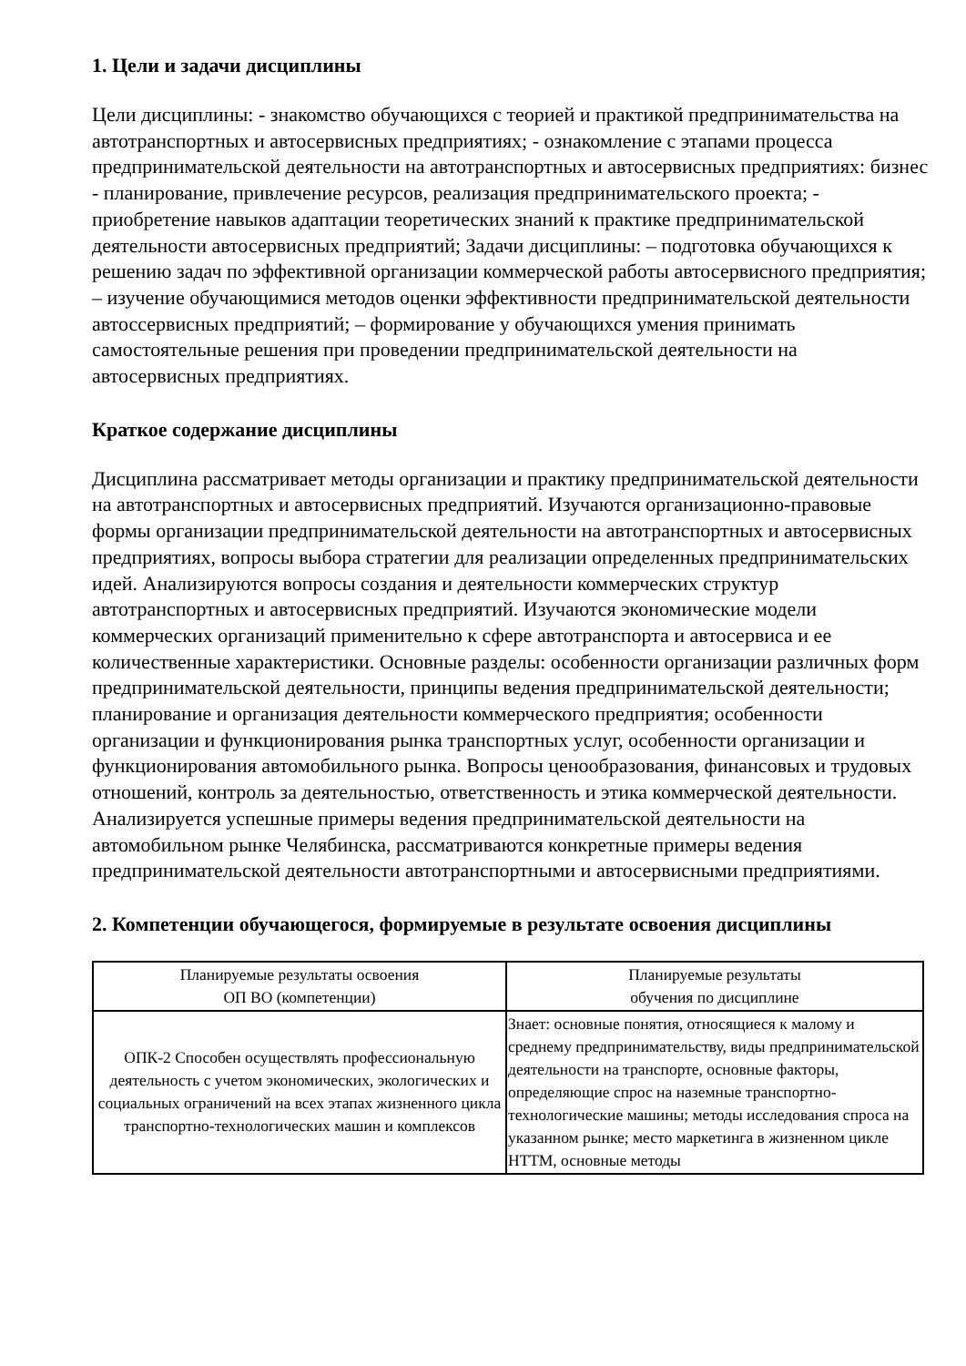1. Цели и задачи дисциплины
Цели дисциплины: - знакомство обучающихся с теорией и практикой предпринимательства на автотранспортных и автосервисных предприятиях; - ознакомление с этапами процесса предпринимательской деятельности на автотранспортных и автосервисных предприятиях: бизнес - планирование, привлечение ресурсов, реализация предпринимательского проекта; - приобретение навыков адаптации теоретических знаний к практике предпринимательской деятельности автосервисных предприятий; Задачи дисциплины: – подготовка обучающихся к решению задач по эффективной организации коммерческой работы автосервисного предприятия; – изучение обучающимися методов оценки эффективности предпринимательской деятельности автоссервисных предприятий; – формирование у обучающихся умения принимать самостоятельные решения при проведении предпринимательской деятельности на автосервисных предприятиях.
Краткое содержание дисциплины
Дисциплина рассматривает методы организации и практику предпринимательской деятельности на автотранспортных и автосервисных предприятий. Изучаются организационно-правовые формы организации предпринимательской деятельности на автотранспортных и автосервисных предприятиях, вопросы выбора стратегии для реализации определенных предпринимательских идей. Анализируются вопросы создания и деятельности коммерческих структур автотранспортных и автосервисных предприятий. Изучаются экономические модели коммерческих организаций применительно к сфере автотранспорта и автосервиса и ее количественные характеристики. Основные разделы: особенности организации различных форм предпринимательской деятельности, принципы ведения предпринимательской деятельности; планирование и организация деятельности коммерческого предприятия; особенности организации и функционирования рынка транспортных услуг, особенности организации и функционирования автомобильного рынка. Вопросы ценообразования, финансовых и трудовых отношений, контроль за деятельностью, ответственность и этика коммерческой деятельности. Анализируется успешные примеры ведения предпринимательской деятельности на автомобильном рынке Челябинска, рассматриваются конкретные примеры ведения предпринимательской деятельности автотранспортными и автосервисными предприятиями.
2. Компетенции обучающегося, формируемые в результате освоения дисциплины
| Планируемые результаты освоения ОП ВО (компетенции) | Планируемые результаты обучения по дисциплине |
| --- | --- |
| ОПК-2 Способен осуществлять профессиональную деятельность с учетом экономических, экологических и социальных ограничений на всех этапах жизненного цикла транспортно-технологических машин и комплексов | Знает: основные понятия, относящиеся к малому и среднему предпринимательству, виды предпринимательской деятельности на транспорте, основные факторы, определяющие спрос на наземные транспортно-технологические машины; методы исследования спроса на указанном рынке; место маркетинга в жизненном цикле НТТМ, основные методы |